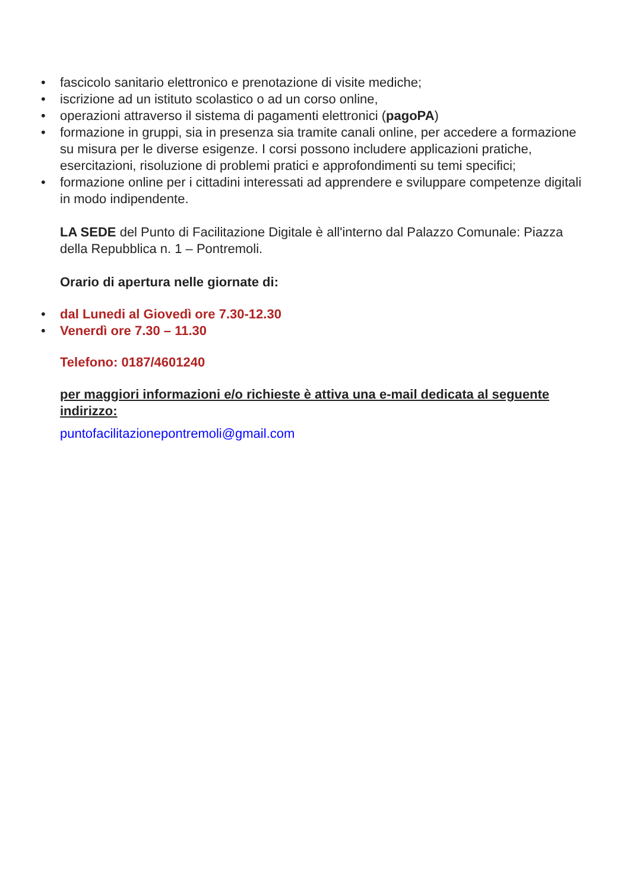• fascicolo sanitario elettronico e prenotazione di visite mediche;
• iscrizione ad un istituto scolastico o ad un corso online,
• operazioni attraverso il sistema di pagamenti elettronici (pagoPA)
• formazione in gruppi, sia in presenza sia tramite canali online, per accedere a formazione su misura per le diverse esigenze. I corsi possono includere applicazioni pratiche, esercitazioni, risoluzione di problemi pratici e approfondimenti su temi specifici;
• formazione online per i cittadini interessati ad apprendere e sviluppare competenze digitali in modo indipendente.
LA SEDE del Punto di Facilitazione Digitale è all'interno dal Palazzo Comunale: Piazza della Repubblica n. 1 – Pontremoli.
Orario di apertura nelle giornate di:
• dal Lunedi al Giovedì ore 7.30-12.30
• Venerdì ore 7.30 – 11.30
Telefono: 0187/4601240
per maggiori informazioni e/o richieste è attiva una e-mail dedicata al seguente indirizzo:
puntofacilitazionepontremoli@gmail.com